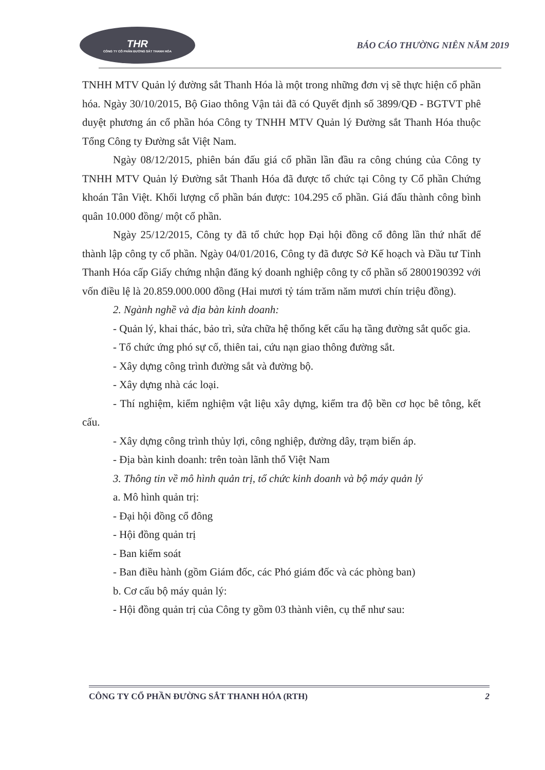THR
CÔNG TY CỔ PHẦN ĐƯỜNG SẮT THANH HÓA
BÁO CÁO THƯỜNG NIÊN NĂM 2019
TNHH MTV Quản lý đường sắt Thanh Hóa là một trong những đơn vị sẽ thực hiện cổ phần hóa. Ngày 30/10/2015, Bộ Giao thông Vận tải đã có Quyết định số 3899/QĐ - BGTVT phê duyệt phương án cổ phần hóa Công ty TNHH MTV Quản lý Đường sắt Thanh Hóa thuộc Tổng Công ty Đường sắt Việt Nam.
Ngày 08/12/2015, phiên bán đấu giá cổ phần lần đầu ra công chúng của Công ty TNHH MTV Quản lý Đường sắt Thanh Hóa đã được tổ chức tại Công ty Cổ phần Chứng khoán Tân Việt. Khối lượng cổ phần bán được: 104.295 cổ phần. Giá đấu thành công bình quân 10.000 đồng/ một cổ phần.
Ngày 25/12/2015, Công ty đã tổ chức họp Đại hội đồng cổ đông lần thứ nhất để thành lập công ty cổ phần. Ngày 04/01/2016, Công ty đã được Sở Kế hoạch và Đầu tư Tỉnh Thanh Hóa cấp Giấy chứng nhận đăng ký doanh nghiệp công ty cổ phần số 2800190392 với vốn điều lệ là 20.859.000.000 đồng (Hai mươi tỷ tám trăm năm mươi chín triệu đồng).
2. Ngành nghề và địa bàn kinh doanh:
- Quản lý, khai thác, bảo trì, sửa chữa hệ thống kết cấu hạ tầng đường sắt quốc gia.
- Tổ chức ứng phó sự cố, thiên tai, cứu nạn giao thông đường sắt.
- Xây dựng công trình đường sắt và đường bộ.
- Xây dựng nhà các loại.
- Thí nghiệm, kiểm nghiệm vật liệu xây dựng, kiểm tra độ bền cơ học bê tông, kết cấu.
- Xây dựng công trình thủy lợi, công nghiệp, đường dây, trạm biến áp.
- Địa bàn kinh doanh: trên toàn lãnh thổ Việt Nam
3. Thông tin về mô hình quản trị, tổ chức kinh doanh và bộ máy quản lý
a. Mô hình quản trị:
- Đại hội đồng cổ đông
- Hội đồng quản trị
- Ban kiểm soát
- Ban điều hành (gồm Giám đốc, các Phó giám đốc và các phòng ban)
b. Cơ cấu bộ máy quản lý:
- Hội đồng quản trị của Công ty gồm 03 thành viên, cụ thể như sau:
CÔNG TY CỔ PHẦN ĐƯỜNG SẮT THANH HÓA (RTH) 2